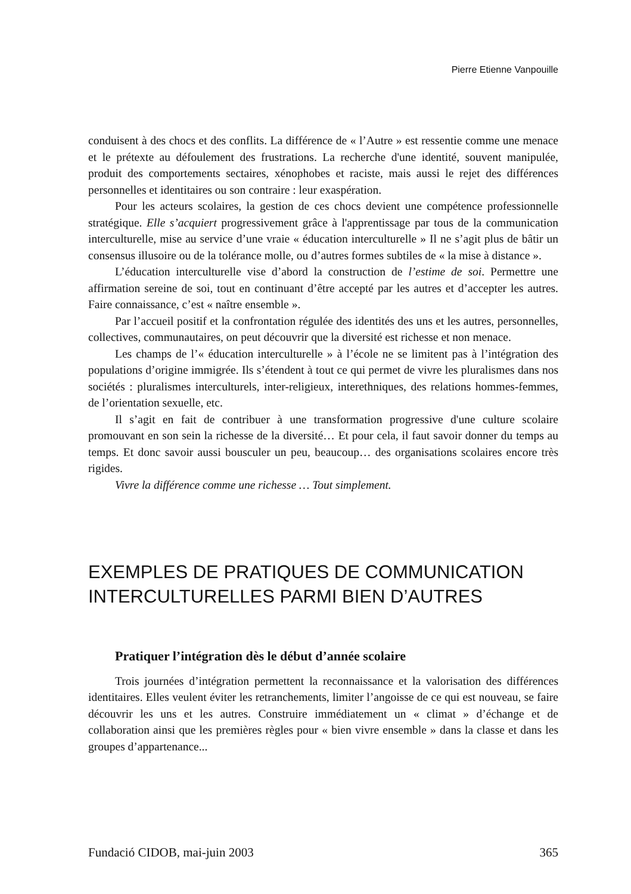Pierre Etienne Vanpouille
conduisent à des chocs et des conflits. La différence de « l’Autre » est ressentie comme une menace et le prétexte au défoulement des frustrations. La recherche d'une identité, souvent manipulée, produit des comportements sectaires, xénophobes et raciste, mais aussi le rejet des différences personnelles et identitaires ou son contraire : leur exaspération.
Pour les acteurs scolaires, la gestion de ces chocs devient une compétence professionnelle stratégique. Elle s’acquiert progressivement grâce à l'apprentissage par tous de la communication interculturelle, mise au service d’une vraie « éducation interculturelle » Il ne s’agit plus de bâtir un consensus illusoire ou de la tolérance molle, ou d’autres formes subtiles de « la mise à distance ».
L’éducation interculturelle vise d’abord la construction de l’estime de soi. Permettre une affirmation sereine de soi, tout en continuant d’être accepté par les autres et d’accepter les autres. Faire connaissance, c’est « naître ensemble ».
Par l’accueil positif et la confrontation régulée des identités des uns et les autres, personnelles, collectives, communautaires, on peut découvrir que la diversité est richesse et non menace.
Les champs de l’« éducation interculturelle » à l’école ne se limitent pas à l’intégration des populations d’origine immigrée. Ils s’étendent à tout ce qui permet de vivre les pluralismes dans nos sociétés : pluralismes interculturels, inter-religieux, interethniques, des relations hommes-femmes, de l’orientation sexuelle, etc.
Il s’agit en fait de contribuer à une transformation progressive d'une culture scolaire promouvant en son sein la richesse de la diversité… Et pour cela, il faut savoir donner du temps au temps. Et donc savoir aussi bousculer un peu, beaucoup… des organisations scolaires encore très rigides.
Vivre la différence comme une richesse … Tout simplement.
EXEMPLES DE PRATIQUES DE COMMUNICATION INTERCULTURELLES PARMI BIEN D’AUTRES
Pratiquer l’intégration dès le début d’année scolaire
Trois journées d’intégration permettent la reconnaissance et la valorisation des différences identitaires. Elles veulent éviter les retranchements, limiter l’angoisse de ce qui est nouveau, se faire découvrir les uns et les autres. Construire immédiatement un « climat » d’échange et de collaboration ainsi que les premières règles pour « bien vivre ensemble » dans la classe et dans les groupes d’appartenance...
Fundació CIDOB, mai-juin 2003 365